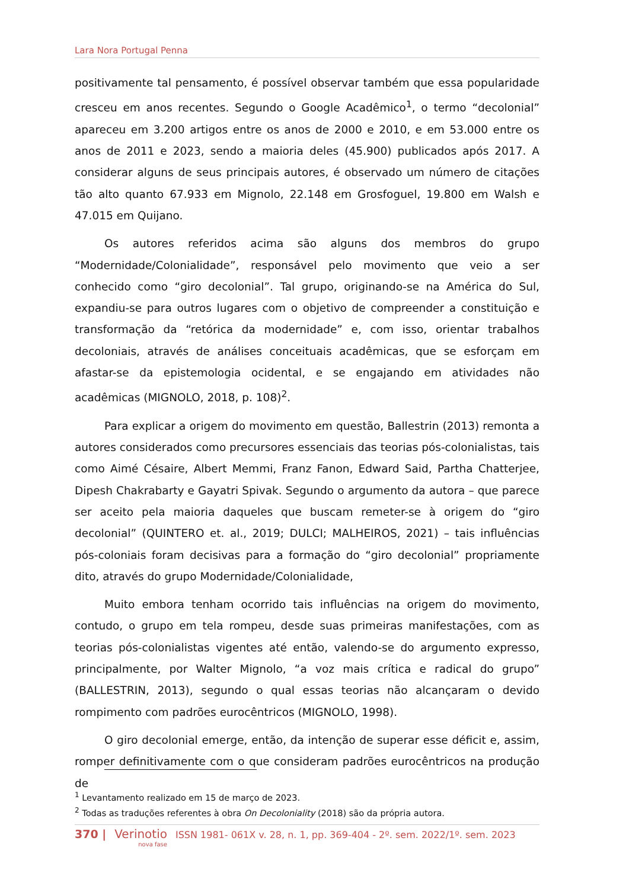Lara Nora Portugal Penna
positivamente tal pensamento, é possível observar também que essa popularidade cresceu em anos recentes. Segundo o Google Acadêmico<sup>1</sup>, o termo “decolonial” apareceu em 3.200 artigos entre os anos de 2000 e 2010, e em 53.000 entre os anos de 2011 e 2023, sendo a maioria deles (45.900) publicados após 2017. A considerar alguns de seus principais autores, é observado um número de citações tão alto quanto 67.933 em Mignolo, 22.148 em Grosfoguel, 19.800 em Walsh e 47.015 em Quijano.
Os autores referidos acima são alguns dos membros do grupo “Modernidade/Colonialidade”, responsável pelo movimento que veio a ser conhecido como “giro decolonial”. Tal grupo, originando-se na América do Sul, expandiu-se para outros lugares com o objetivo de compreender a constituição e transformação da “retórica da modernidade” e, com isso, orientar trabalhos decoloniais, através de análises conceituais acadêmicas, que se esforçam em afastar-se da epistemologia ocidental, e se engajando em atividades não acadêmicas (MIGNOLO, 2018, p. 108)<sup>2</sup>.
Para explicar a origem do movimento em questão, Ballestrin (2013) remonta a autores considerados como precursores essenciais das teorias pós-colonialistas, tais como Aimé Césaire, Albert Memmi, Franz Fanon, Edward Said, Partha Chatterjee, Dipesh Chakrabarty e Gayatri Spivak. Segundo o argumento da autora – que parece ser aceito pela maioria daqueles que buscam remeter-se à origem do “giro decolonial” (QUINTERO et. al., 2019; DULCI; MALHEIROS, 2021) – tais influências pós-coloniais foram decisivas para a formação do “giro decolonial” propriamente dito, através do grupo Modernidade/Colonialidade,
Muito embora tenham ocorrido tais influências na origem do movimento, contudo, o grupo em tela rompeu, desde suas primeiras manifestações, com as teorias pós-colonialistas vigentes até então, valendo-se do argumento expresso, principalmente, por Walter Mignolo, “a voz mais crítica e radical do grupo” (BALLESTRIN, 2013), segundo o qual essas teorias não alcançaram o devido rompimento com padrões eurocêntricos (MIGNOLO, 1998).
O giro decolonial emerge, então, da intenção de superar esse déficit e, assim, romper definitivamente com o que consideram padrões eurocêntricos na produção de
<sup>1</sup> Levantamento realizado em 15 de março de 2023.
<sup>2</sup> Todas as traduções referentes à obra On Decoloniality (2018) são da própria autora.
370 | Verinotio
nova fase ISSN 1981- 061X v. 28, n. 1, pp. 369-404 - 2º. sem. 2022/1º. sem. 2023